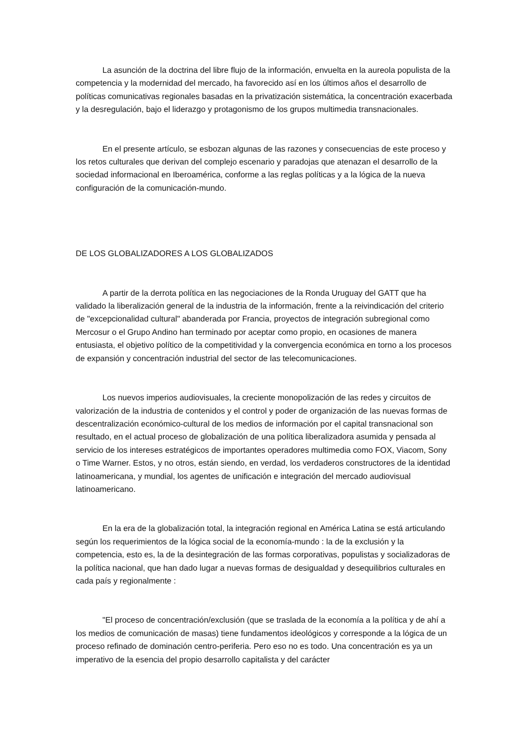La asunción de la doctrina del libre flujo de la información, envuelta en la aureola populista de la competencia y la modernidad del mercado, ha favorecido así en los últimos años el desarrollo de políticas comunicativas regionales basadas en la privatización sistemática, la concentración exacerbada y la desregulación, bajo el liderazgo y protagonismo de los grupos multimedia transnacionales.
En el presente artículo, se esbozan algunas de las razones y consecuencias de este proceso y los retos culturales que derivan del complejo escenario y paradojas que atenazan el desarrollo de la sociedad informacional en Iberoamérica, conforme a las reglas políticas y a la lógica de la nueva configuración de la comunicación-mundo.
DE LOS GLOBALIZADORES A LOS GLOBALIZADOS
A partir de la derrota política en las negociaciones de la Ronda Uruguay del GATT que ha validado la liberalización general de la industria de la información, frente a la reivindicación del criterio de "excepcionalidad cultural" abanderada por Francia, proyectos de integración subregional como Mercosur o el Grupo Andino han terminado por aceptar como propio, en ocasiones de manera entusiasta, el objetivo político de la competitividad y la convergencia económica en torno a los procesos de expansión y concentración industrial del sector de las telecomunicaciones.
Los nuevos imperios audiovisuales, la creciente monopolización de las redes y circuitos de valorización de la industria de contenidos y el control y poder de organización de las nuevas formas de descentralización económico-cultural de los medios de información por el capital transnacional son resultado, en el actual proceso de globalización de una política liberalizadora asumida y pensada al servicio de los intereses estratégicos de importantes operadores multimedia como FOX, Viacom, Sony o Time Warner. Estos, y no otros, están siendo, en verdad, los verdaderos constructores de la identidad latinoamericana, y mundial, los agentes de unificación e integración del mercado audiovisual latinoamericano.
En la era de la globalización total, la integración regional en América Latina se está articulando según los requerimientos de la lógica social de la economía-mundo : la de la exclusión y la competencia, esto es, la de la desintegración de las formas corporativas, populistas y socializadoras de la política nacional, que han dado lugar a nuevas formas de desigualdad y desequilibrios culturales en cada país y regionalmente :
"El proceso de concentración/exclusión (que se traslada de la economía a la política y de ahí a los medios de comunicación de masas) tiene fundamentos ideológicos y corresponde a la lógica de un proceso refinado de dominación centro-periferia. Pero eso no es todo. Una concentración es ya un imperativo de la esencia del propio desarrollo capitalista y del carácter